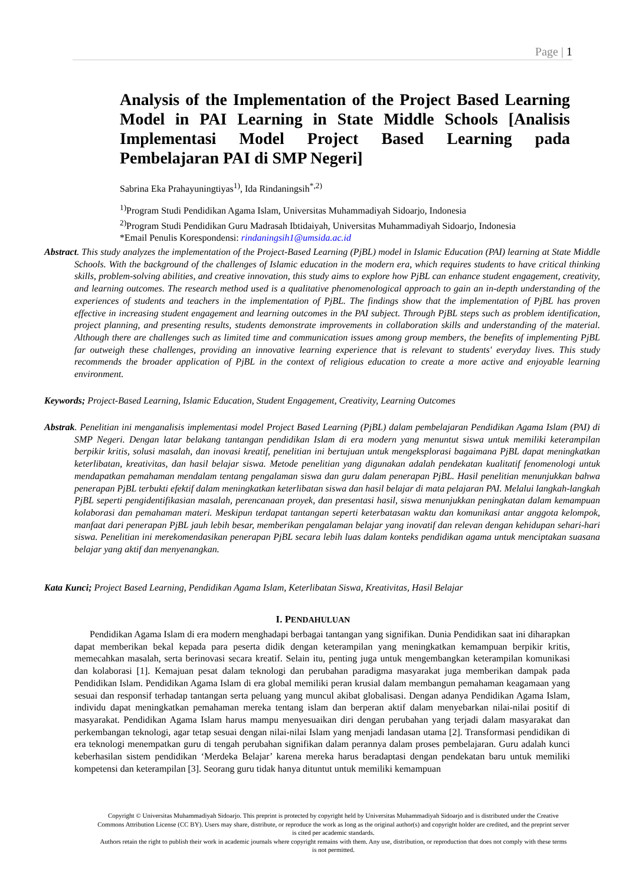Page | 1
Analysis of the Implementation of the Project Based Learning Model in PAI Learning in State Middle Schools [Analisis Implementasi Model Project Based Learning pada Pembelajaran PAI di SMP Negeri]
Sabrina Eka Prahayuningtiyas<sup>1)</sup>, Ida Rindaningsih<sup>*,2)</sup>
<sup>1)</sup> Program Studi Pendidikan Agama Islam, Universitas Muhammadiyah Sidoarjo, Indonesia
<sup>2)</sup> Program Studi Pendidikan Guru Madrasah Ibtidaiyah, Universitas Muhammadiyah Sidoarjo, Indonesia
*Email Penulis Korespondensi: rindaningsih1@umsida.ac.id
Abstract. This study analyzes the implementation of the Project-Based Learning (PjBL) model in Islamic Education (PAI) learning at State Middle Schools. With the background of the challenges of Islamic education in the modern era, which requires students to have critical thinking skills, problem-solving abilities, and creative innovation, this study aims to explore how PjBL can enhance student engagement, creativity, and learning outcomes. The research method used is a qualitative phenomenological approach to gain an in-depth understanding of the experiences of students and teachers in the implementation of PjBL. The findings show that the implementation of PjBL has proven effective in increasing student engagement and learning outcomes in the PAI subject. Through PjBL steps such as problem identification, project planning, and presenting results, students demonstrate improvements in collaboration skills and understanding of the material. Although there are challenges such as limited time and communication issues among group members, the benefits of implementing PjBL far outweigh these challenges, providing an innovative learning experience that is relevant to students' everyday lives. This study recommends the broader application of PjBL in the context of religious education to create a more active and enjoyable learning environment.
Keywords; Project-Based Learning, Islamic Education, Student Engagement, Creativity, Learning Outcomes
Abstrak. Penelitian ini menganalisis implementasi model Project Based Learning (PjBL) dalam pembelajaran Pendidikan Agama Islam (PAI) di SMP Negeri. Dengan latar belakang tantangan pendidikan Islam di era modern yang menuntut siswa untuk memiliki keterampilan berpikir kritis, solusi masalah, dan inovasi kreatif, penelitian ini bertujuan untuk mengeksplorasi bagaimana PjBL dapat meningkatkan keterlibatan, kreativitas, dan hasil belajar siswa. Metode penelitian yang digunakan adalah pendekatan kualitatif fenomenologi untuk mendapatkan pemahaman mendalam tentang pengalaman siswa dan guru dalam penerapan PjBL. Hasil penelitian menunjukkan bahwa penerapan PjBL terbukti efektif dalam meningkatkan keterlibatan siswa dan hasil belajar di mata pelajaran PAI. Melalui langkah-langkah PjBL seperti pengidentifikasian masalah, perencanaan proyek, dan presentasi hasil, siswa menunjukkan peningkatan dalam kemampuan kolaborasi dan pemahaman materi. Meskipun terdapat tantangan seperti keterbatasan waktu dan komunikasi antar anggota kelompok, manfaat dari penerapan PjBL jauh lebih besar, memberikan pengalaman belajar yang inovatif dan relevan dengan kehidupan sehari-hari siswa. Penelitian ini merekomendasikan penerapan PjBL secara lebih luas dalam konteks pendidikan agama untuk menciptakan suasana belajar yang aktif dan menyenangkan.
Kata Kunci; Project Based Learning, Pendidikan Agama Islam, Keterlibatan Siswa, Kreativitas, Hasil Belajar
I. PENDAHULUAN
Pendidikan Agama Islam di era modern menghadapi berbagai tantangan yang signifikan. Dunia Pendidikan saat ini diharapkan dapat memberikan bekal kepada para peserta didik dengan keterampilan yang meningkatkan kemampuan berpikir kritis, memecahkan masalah, serta berinovasi secara kreatif. Selain itu, penting juga untuk mengembangkan keterampilan komunikasi dan kolaborasi [1]. Kemajuan pesat dalam teknologi dan perubahan paradigma masyarakat juga memberikan dampak pada Pendidikan Islam. Pendidikan Agama Islam di era global memiliki peran krusial dalam membangun pemahaman keagamaan yang sesuai dan responsif terhadap tantangan serta peluang yang muncul akibat globalisasi. Dengan adanya Pendidikan Agama Islam, individu dapat meningkatkan pemahaman mereka tentang islam dan berperan aktif dalam menyebarkan nilai-nilai positif di masyarakat. Pendidikan Agama Islam harus mampu menyesuaikan diri dengan perubahan yang terjadi dalam masyarakat dan perkembangan teknologi, agar tetap sesuai dengan nilai-nilai Islam yang menjadi landasan utama [2]. Transformasi pendidikan di era teknologi menempatkan guru di tengah perubahan signifikan dalam perannya dalam proses pembelajaran. Guru adalah kunci keberhasilan sistem pendidikan ‘Merdeka Belajar’ karena mereka harus beradaptasi dengan pendekatan baru untuk memiliki kompetensi dan keterampilan [3]. Seorang guru tidak hanya dituntut untuk memiliki kemampuan
Copyright © Universitas Muhammadiyah Sidoarjo. This preprint is protected by copyright held by Universitas Muhammadiyah Sidoarjo and is distributed under the Creative Commons Attribution License (CC BY). Users may share, distribute, or reproduce the work as long as the original author(s) and copyright holder are credited, and the preprint server is cited per academic standards.
Authors retain the right to publish their work in academic journals where copyright remains with them. Any use, distribution, or reproduction that does not comply with these terms is not permitted.